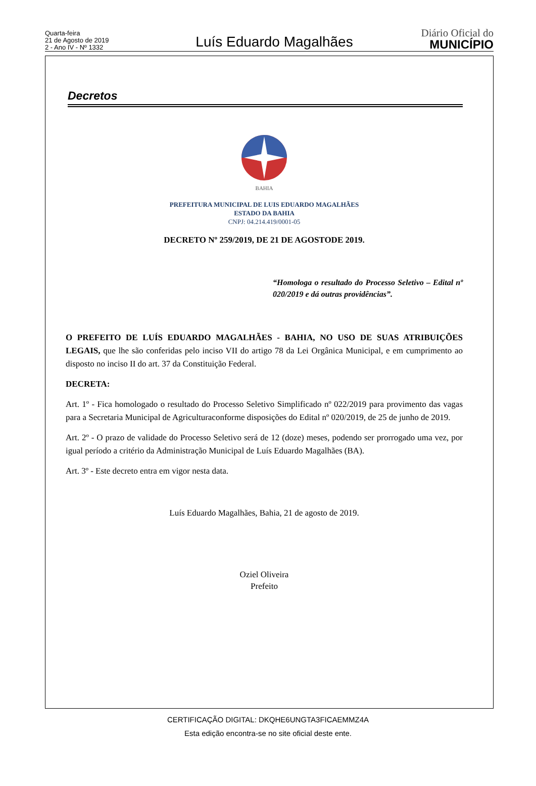Quarta-feira
21 de Agosto de 2019
2 - Ano IV - Nº 1332
Luís Eduardo Magalhães
Diário Oficial do
MUNICÍPIO
Decretos
BAHIA
PREFEITURA MUNICIPAL DE LUIS EDUARDO MAGALHÃES
ESTADO DA BAHIA
CNPJ: 04.214.419/0001-05
DECRETO Nº 259/2019, DE 21 DE AGOSTODE 2019.
“Homologa o resultado do Processo Seletivo – Edital nº 020/2019 e dá outras providências”.
O PREFEITO DE LUÍS EDUARDO MAGALHÃES - BAHIA, NO USO DE SUAS ATRIBUIÇÕES LEGAIS, que lhe são conferidas pelo inciso VII do artigo 78 da Lei Orgânica Municipal, e em cumprimento ao disposto no inciso II do art. 37 da Constituição Federal.
DECRETA:
Art. 1º - Fica homologado o resultado do Processo Seletivo Simplificado nº 022/2019 para provimento das vagas para a Secretaria Municipal de Agriculturaconforme disposições do Edital nº 020/2019, de 25 de junho de 2019.
Art. 2º - O prazo de validade do Processo Seletivo será de 12 (doze) meses, podendo ser prorrogado uma vez, por igual período a critério da Administração Municipal de Luís Eduardo Magalhães (BA).
Art. 3º - Este decreto entra em vigor nesta data.
Luís Eduardo Magalhães, Bahia, 21 de agosto de 2019.
Oziel Oliveira
Prefeito
CERTIFICAÇÃO DIGITAL: DKQHE6UNGTA3FICAEMMZ4A
Esta edição encontra-se no site oficial deste ente.